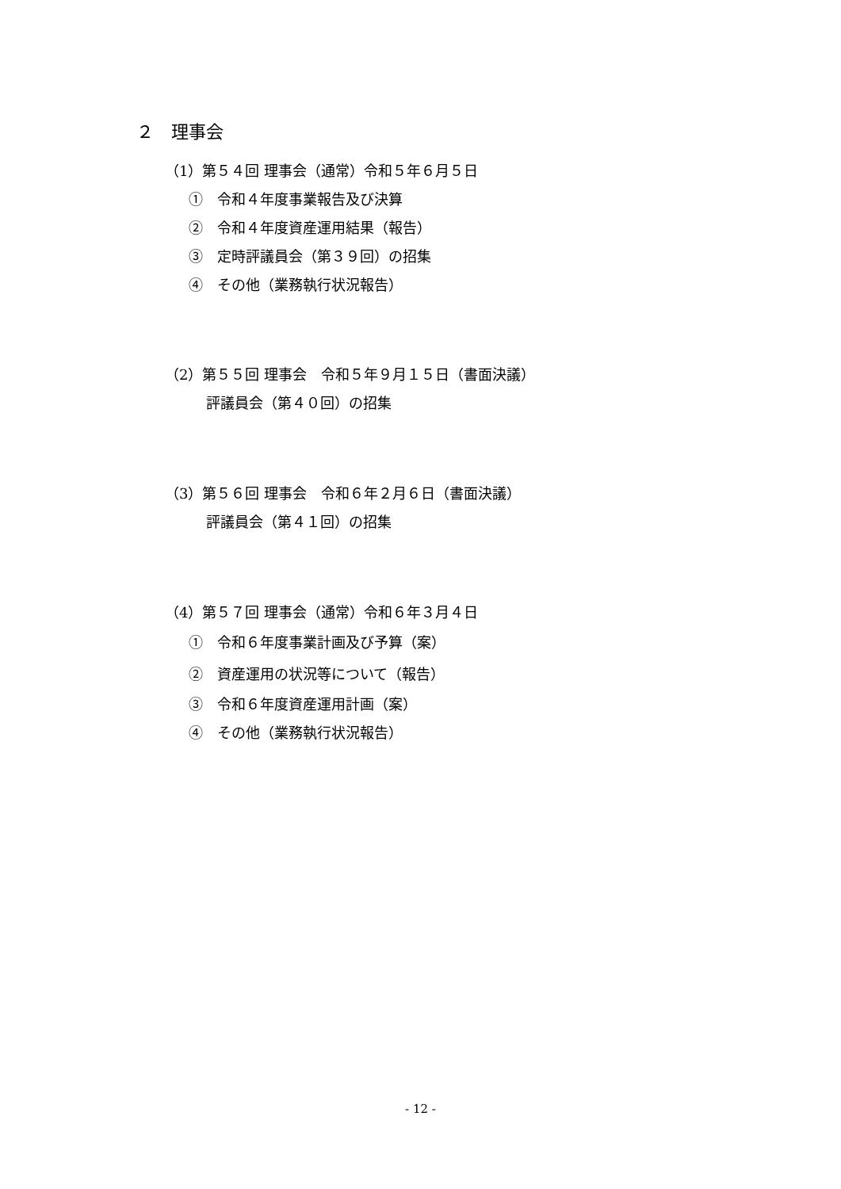２　理事会
（1）第５４回 理事会（通常）令和５年６月５日
①　令和４年度事業報告及び決算
②　令和４年度資産運用結果（報告）
③　定時評議員会（第３９回）の招集
④　その他（業務執行状況報告）
（2）第５５回 理事会　令和５年９月１５日（書面決議）
評議員会（第４０回）の招集
（3）第５６回 理事会　令和６年２月６日（書面決議）
評議員会（第４１回）の招集
（4）第５７回 理事会（通常）令和６年３月４日
①　令和６年度事業計画及び予算（案）
②　資産運用の状況等について（報告）
③　令和６年度資産運用計画（案）
④　その他（業務執行状況報告）
- 12 -